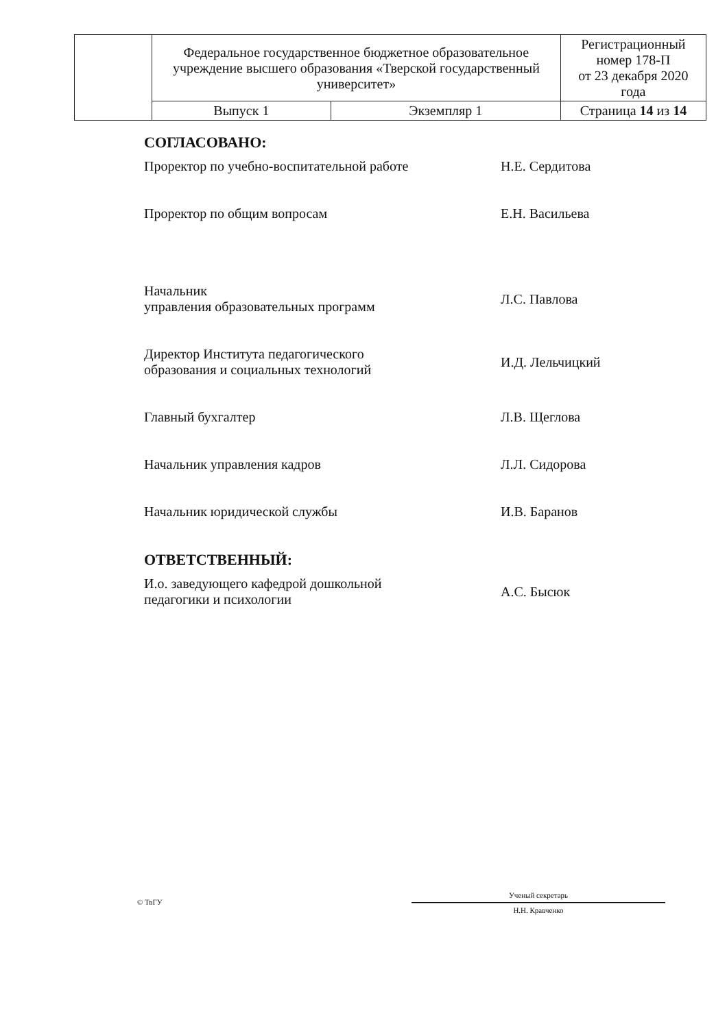| | Федеральное государственное бюджетное образовательное учреждение высшего образования «Тверской государственный университет» | | Регистрационный номер 178-П от 23 декабря 2020 года |
| | Выпуск 1 | Экземпляр 1 | Страница 14 из 14 |
СОГЛАСОВАНО:
Проректор по учебно-воспитательной работе
Н.Е. Сердитова
Проректор по общим вопросам Е.Н. Васильева
Начальник
управления образовательных программ
Л.С. Павлова
Директор Института педагогического образования и социальных технологий
И.Д. Лельчицкий
Главный бухгалтер Л.В. Щеглова
Начальник управления кадров Л.Л. Сидорова
Начальник юридической службы И.В. Баранов
ОТВЕТСТВЕННЫЙ:
И.о. заведующего кафедрой дошкольной педагогики и психологии
А.С. Бысюк
© ТвГУ
Ученый секретарь
Н.Н. Кравченко